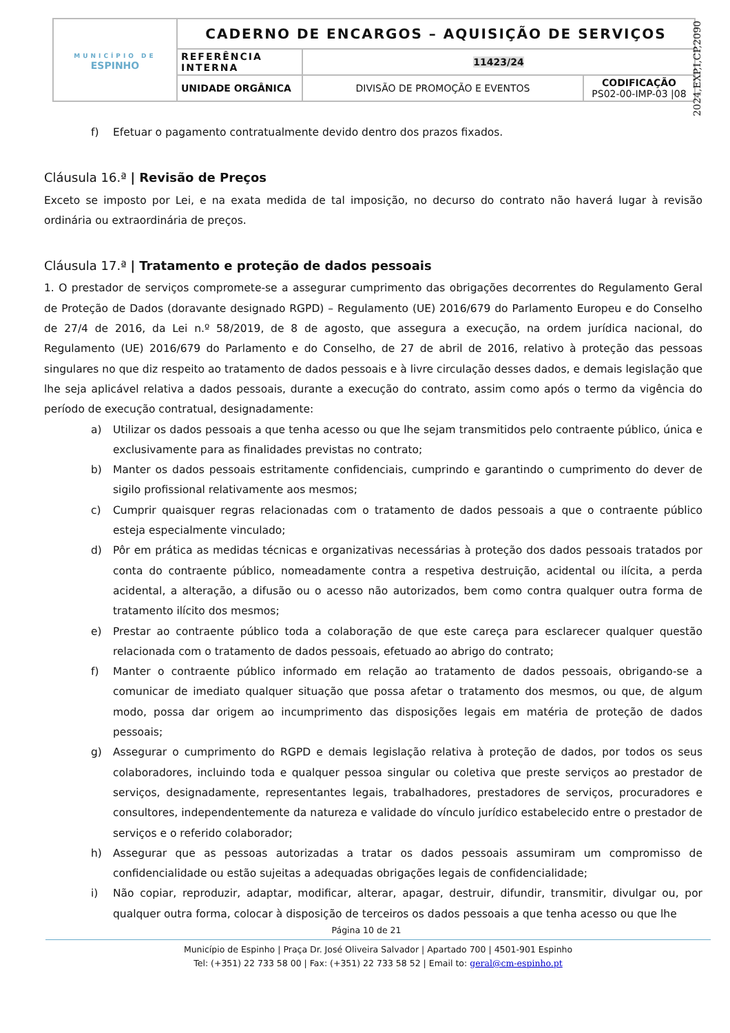| MUNICÍPIO DE ESPINHO | CADERNO DE ENCARGOS – AQUISIÇÃO DE SERVIÇOS | | |
| | REFERÊNCIA INTERNA | 11423/24 | |
| | UNIDADE ORGÂNICA | DIVISÃO DE PROMOÇÃO E EVENTOS | CODIFICAÇÃO PS02-00-IMP-03 /08 |
2024,EXP,I,CP,2090
f) Efetuar o pagamento contratualmente devido dentro dos prazos fixados.
Cláusula 16.ª | Revisão de Preços
Exceto se imposto por Lei, e na exata medida de tal imposição, no decurso do contrato não haverá lugar à revisão ordinária ou extraordinária de preços.
Cláusula 17.ª | Tratamento e proteção de dados pessoais
1. O prestador de serviços compromete-se a assegurar cumprimento das obrigações decorrentes do Regulamento Geral de Proteção de Dados (doravante designado RGPD) – Regulamento (UE) 2016/679 do Parlamento Europeu e do Conselho de 27/4 de 2016, da Lei n.º 58/2019, de 8 de agosto, que assegura a execução, na ordem jurídica nacional, do Regulamento (UE) 2016/679 do Parlamento e do Conselho, de 27 de abril de 2016, relativo à proteção das pessoas singulares no que diz respeito ao tratamento de dados pessoais e à livre circulação desses dados, e demais legislação que lhe seja aplicável relativa a dados pessoais, durante a execução do contrato, assim como após o termo da vigência do período de execução contratual, designadamente:
a) Utilizar os dados pessoais a que tenha acesso ou que lhe sejam transmitidos pelo contraente público, única e exclusivamente para as finalidades previstas no contrato;
b) Manter os dados pessoais estritamente confidenciais, cumprindo e garantindo o cumprimento do dever de sigilo profissional relativamente aos mesmos;
c) Cumprir quaisquer regras relacionadas com o tratamento de dados pessoais a que o contraente público esteja especialmente vinculado;
d) Pôr em prática as medidas técnicas e organizativas necessárias à proteção dos dados pessoais tratados por conta do contraente público, nomeadamente contra a respetiva destruição, acidental ou ilícita, a perda acidental, a alteração, a difusão ou o acesso não autorizados, bem como contra qualquer outra forma de tratamento ilícito dos mesmos;
e) Prestar ao contraente público toda a colaboração de que este careça para esclarecer qualquer questão relacionada com o tratamento de dados pessoais, efetuado ao abrigo do contrato;
f) Manter o contraente público informado em relação ao tratamento de dados pessoais, obrigando-se a comunicar de imediato qualquer situação que possa afetar o tratamento dos mesmos, ou que, de algum modo, possa dar origem ao incumprimento das disposições legais em matéria de proteção de dados pessoais;
g) Assegurar o cumprimento do RGPD e demais legislação relativa à proteção de dados, por todos os seus colaboradores, incluindo toda e qualquer pessoa singular ou coletiva que preste serviços ao prestador de serviços, designadamente, representantes legais, trabalhadores, prestadores de serviços, procuradores e consultores, independentemente da natureza e validade do vínculo jurídico estabelecido entre o prestador de serviços e o referido colaborador;
h) Assegurar que as pessoas autorizadas a tratar os dados pessoais assumiram um compromisso de confidencialidade ou estão sujeitas a adequadas obrigações legais de confidencialidade;
i) Não copiar, reproduzir, adaptar, modificar, alterar, apagar, destruir, difundir, transmitir, divulgar ou, por qualquer outra forma, colocar à disposição de terceiros os dados pessoais a que tenha acesso ou que lhe
Página 10 de 21
Município de Espinho | Praça Dr. José Oliveira Salvador | Apartado 700 | 4501-901 Espinho
Tel: (+351) 22 733 58 00 | Fax: (+351) 22 733 58 52 | Email to: geral@cm-espinho.pt